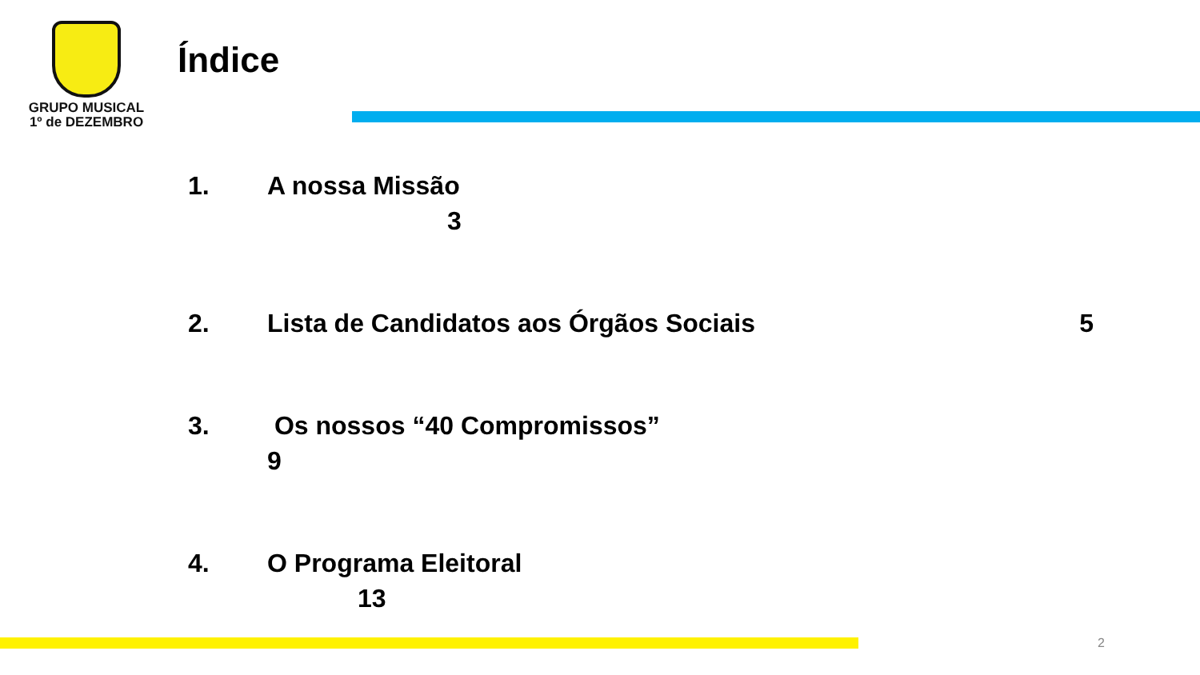GRUPO MUSICAL
1º de DEZEMBRO
Índice
1. A nossa Missão
3
2. Lista de Candidatos aos Órgãos Sociais 5
3. Os nossos “40 Compromissos”
9
4. O Programa Eleitoral
13
2